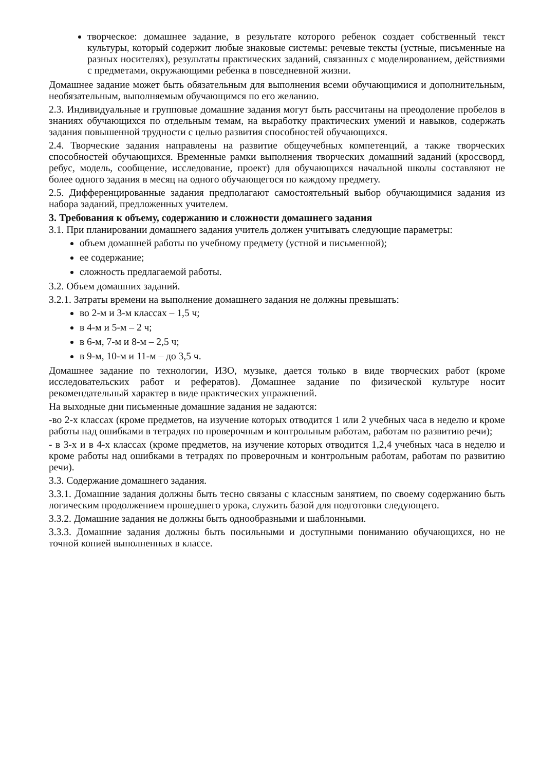творческое: домашнее задание, в результате которого ребенок создает собственный текст культуры, который содержит любые знаковые системы: речевые тексты (устные, письменные на разных носителях), результаты практических заданий, связанных с моделированием, действиями с предметами, окружающими ребенка в повседневной жизни.
Домашнее задание может быть обязательным для выполнения всеми обучающимися и дополнительным, необязательным, выполняемым обучающимся по его желанию.
2.3. Индивидуальные и групповые домашние задания могут быть рассчитаны на преодоление пробелов в знаниях обучающихся по отдельным темам, на выработку практических умений и навыков, содержать задания повышенной трудности с целью развития способностей обучающихся.
2.4. Творческие задания направлены на развитие общеучебных компетенций, а также творческих способностей обучающихся. Временные рамки выполнения творческих домашний заданий (кроссворд, ребус, модель, сообщение, исследование, проект) для обучающихся начальной школы составляют не более одного задания в месяц на одного обучающегося по каждому предмету.
2.5. Дифференцированные задания предполагают самостоятельный выбор обучающимися задания из набора заданий, предложенных учителем.
3. Требования к объему, содержанию и сложности домашнего задания
3.1. При планировании домашнего задания учитель должен учитывать следующие параметры:
объем домашней работы по учебному предмету (устной и письменной);
ее содержание;
сложность предлагаемой работы.
3.2. Объем домашних заданий.
3.2.1. Затраты времени на выполнение домашнего задания не должны превышать:
во 2-м и 3-м классах – 1,5 ч;
в 4-м и 5-м – 2 ч;
в 6-м, 7-м и 8-м – 2,5 ч;
в 9-м, 10-м и 11-м – до 3,5 ч.
Домашнее задание по технологии, ИЗО, музыке, дается только в виде творческих работ (кроме исследовательских работ и рефератов). Домашнее задание по физической культуре носит рекомендательный характер в виде практических упражнений.
На выходные дни письменные домашние задания не задаются:
-во 2-х классах (кроме предметов, на изучение которых отводится 1 или 2 учебных часа в неделю и кроме работы над ошибками в тетрадях по проверочным и контрольным работам, работам по развитию речи);
- в 3-х и в 4-х классах (кроме предметов, на изучение которых отводится 1,2,4 учебных часа в неделю и кроме работы над ошибками в тетрадях по проверочным и контрольным работам, работам по развитию речи).
3.3. Содержание домашнего задания.
3.3.1. Домашние задания должны быть тесно связаны с классным занятием, по своему содержанию быть логическим продолжением прошедшего урока, служить базой для подготовки следующего.
3.3.2. Домашние задания не должны быть однообразными и шаблонными.
3.3.3. Домашние задания должны быть посильными и доступными пониманию обучающихся, но не точной копией выполненных в классе.